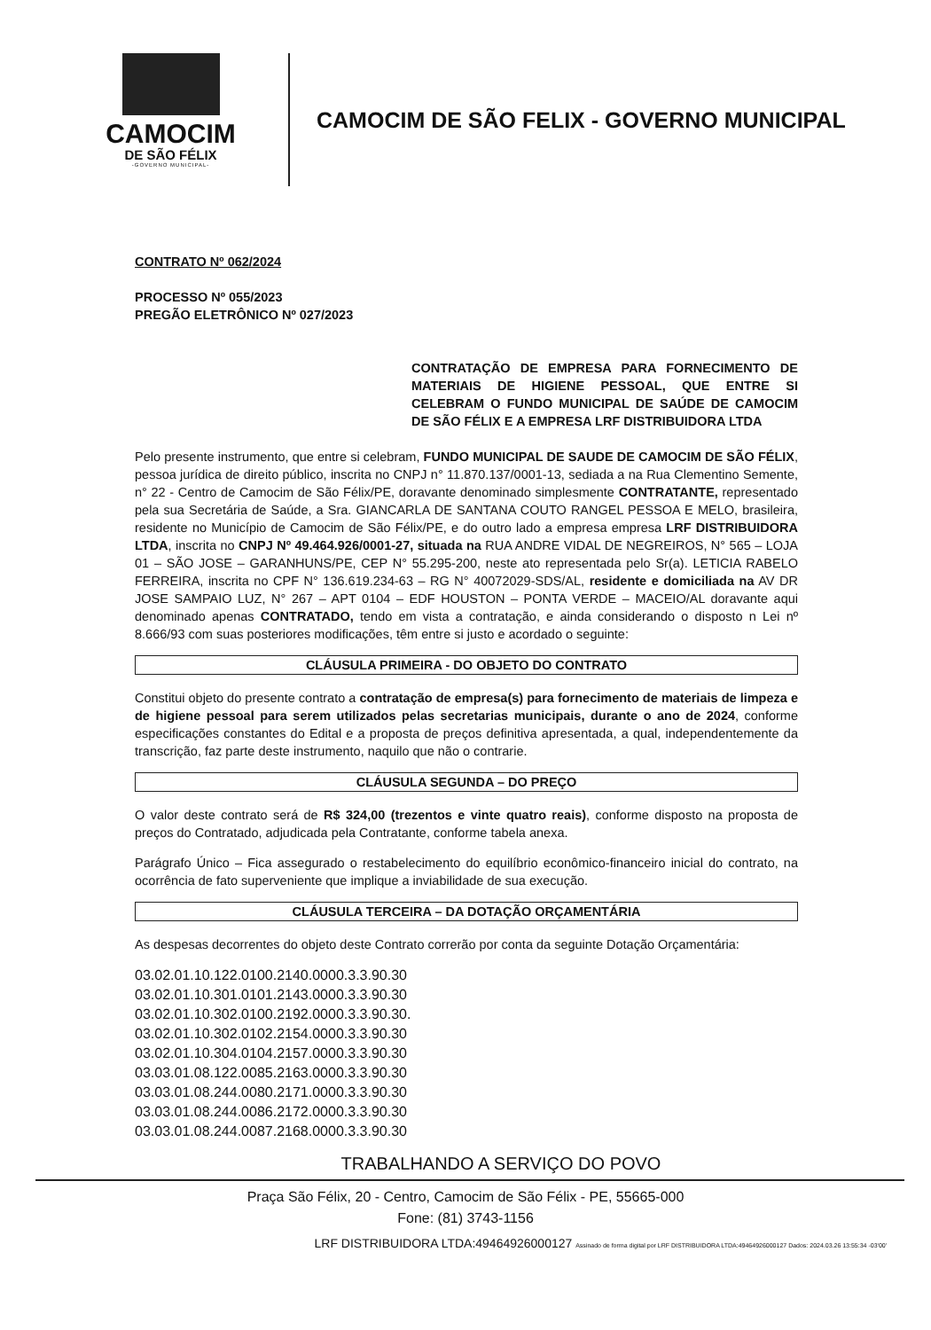CAMOCIM
DE SÃO FÉLIX
-GOVERNO MUNICIPAL-
CAMOCIM DE SÃO FELIX - GOVERNO MUNICIPAL
CONTRATO Nº 062/2024
PROCESSO Nº 055/2023
PREGÃO ELETRÔNICO Nº 027/2023
CONTRATAÇÃO DE EMPRESA PARA FORNECIMENTO DE MATERIAIS DE HIGIENE PESSOAL, QUE ENTRE SI CELEBRAM O FUNDO MUNICIPAL DE SAÚDE DE CAMOCIM DE SÃO FÉLIX E A EMPRESA LRF DISTRIBUIDORA LTDA
Pelo presente instrumento, que entre si celebram, FUNDO MUNICIPAL DE SAUDE DE CAMOCIM DE SÃO FÉLIX, pessoa jurídica de direito público, inscrita no CNPJ n° 11.870.137/0001-13, sediada a na Rua Clementino Semente, n° 22 - Centro de Camocim de São Félix/PE, doravante denominado simplesmente CONTRATANTE, representado pela sua Secretária de Saúde, a Sra. GIANCARLA DE SANTANA COUTO RANGEL PESSOA E MELO, brasileira, residente no Município de Camocim de São Félix/PE, e do outro lado a empresa empresa LRF DISTRIBUIDORA LTDA, inscrita no CNPJ Nº 49.464.926/0001-27, situada na RUA ANDRE VIDAL DE NEGREIROS, N° 565 – LOJA 01 – SÃO JOSE – GARANHUNS/PE, CEP N° 55.295-200, neste ato representada pelo Sr(a). LETICIA RABELO FERREIRA, inscrita no CPF N° 136.619.234-63 – RG N° 40072029-SDS/AL, residente e domiciliada na AV DR JOSE SAMPAIO LUZ, N° 267 – APT 0104 – EDF HOUSTON – PONTA VERDE – MACEIO/AL doravante aqui denominado apenas CONTRATADO, tendo em vista a contratação, e ainda considerando o disposto n Lei nº 8.666/93 com suas posteriores modificações, têm entre si justo e acordado o seguinte:
CLÁUSULA PRIMEIRA - DO OBJETO DO CONTRATO
Constitui objeto do presente contrato a contratação de empresa(s) para fornecimento de materiais de limpeza e de higiene pessoal para serem utilizados pelas secretarias municipais, durante o ano de 2024, conforme especificações constantes do Edital e a proposta de preços definitiva apresentada, a qual, independentemente da transcrição, faz parte deste instrumento, naquilo que não o contrarie.
CLÁUSULA SEGUNDA – DO PREÇO
O valor deste contrato será de R$ 324,00 (trezentos e vinte quatro reais), conforme disposto na proposta de preços do Contratado, adjudicada pela Contratante, conforme tabela anexa.
Parágrafo Único – Fica assegurado o restabelecimento do equilíbrio econômico-financeiro inicial do contrato, na ocorrência de fato superveniente que implique a inviabilidade de sua execução.
CLÁUSULA TERCEIRA – DA DOTAÇÃO ORÇAMENTÁRIA
As despesas decorrentes do objeto deste Contrato correrão por conta da seguinte Dotação Orçamentária:
03.02.01.10.122.0100.2140.0000.3.3.90.30
03.02.01.10.301.0101.2143.0000.3.3.90.30
03.02.01.10.302.0100.2192.0000.3.3.90.30.
03.02.01.10.302.0102.2154.0000.3.3.90.30
03.02.01.10.304.0104.2157.0000.3.3.90.30
03.03.01.08.122.0085.2163.0000.3.3.90.30
03.03.01.08.244.0080.2171.0000.3.3.90.30
03.03.01.08.244.0086.2172.0000.3.3.90.30
03.03.01.08.244.0087.2168.0000.3.3.90.30
TRABALHANDO A SERVIÇO DO POVO
Praça São Félix, 20 - Centro, Camocim de São Félix - PE, 55665-000
Fone: (81) 3743-1156
LRF DISTRIBUIDORA LTDA:49464926000127 Assinado de forma digital por LRF DISTRIBUIDORA LTDA:49464926000127 Dados: 2024.03.26 13:55:34 -03'00'